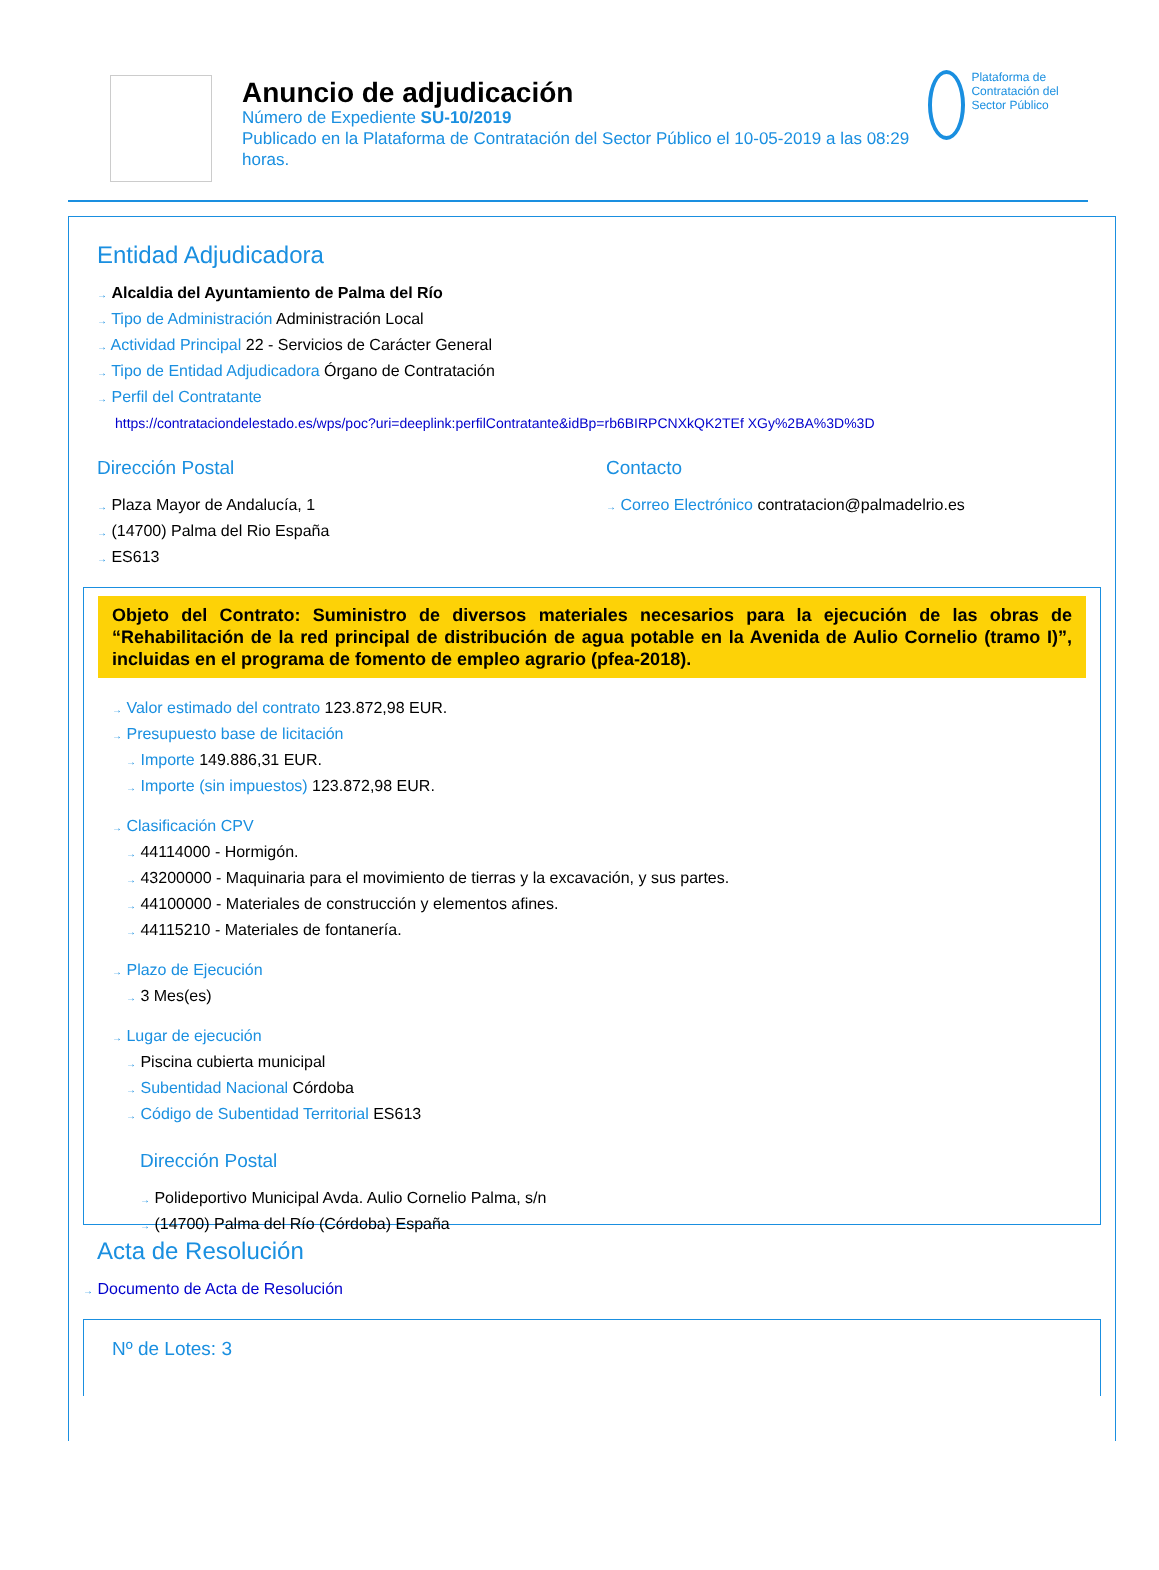Anuncio de adjudicación
Número de Expediente SU-10/2019
Publicado en la Plataforma de Contratación del Sector Público el 10-05-2019 a las 08:29 horas.
Plataforma de Contratación del Sector Público
Entidad Adjudicadora
→ Alcaldia del Ayuntamiento de Palma del Río
→ Tipo de Administración Administración Local
→ Actividad Principal 22 - Servicios de Carácter General
→ Tipo de Entidad Adjudicadora Órgano de Contratación
→ Perfil del Contratante
https://contrataciondelestado.es/wps/poc?uri=deeplink:perfilContratante&idBp=rb6BIRPCNXkQK2TEf XGy%2BA%3D%3D
Dirección Postal
→ Plaza Mayor de Andalucía, 1
→ (14700) Palma del Rio España
→ ES613
Contacto
→ Correo Electrónico contratacion@palmadelrio.es
Objeto del Contrato: Suministro de diversos materiales necesarios para la ejecución de las obras de “Rehabilitación de la red principal de distribución de agua potable en la Avenida de Aulio Cornelio (tramo I)”, incluidas en el programa de fomento de empleo agrario (pfea-2018).
→ Valor estimado del contrato 123.872,98 EUR.
→ Presupuesto base de licitación
→ Importe 149.886,31 EUR.
→ Importe (sin impuestos) 123.872,98 EUR.
→ Clasificación CPV
→ 44114000 - Hormigón.
→ 43200000 - Maquinaria para el movimiento de tierras y la excavación, y sus partes.
→ 44100000 - Materiales de construcción y elementos afines.
→ 44115210 - Materiales de fontanería.
→ Plazo de Ejecución
→ 3 Mes(es)
→ Lugar de ejecución
→ Piscina cubierta municipal
→ Subentidad Nacional Córdoba
→ Código de Subentidad Territorial ES613
Dirección Postal
→ Polideportivo Municipal Avda. Aulio Cornelio Palma, s/n
→ (14700) Palma del Río (Córdoba) España
Acta de Resolución
→ Documento de Acta de Resolución
Nº de Lotes: 3